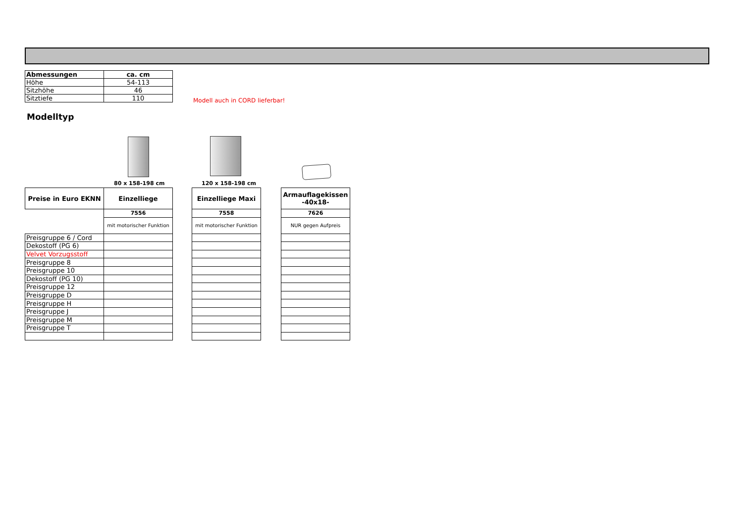| Abmessungen | ca. cm |
| Höhe | 54-113 |
| Sitzhöhe | 46 |
| Sitztiefe | 110 |
Modell auch in CORD lieferbar!
Modelltyp
80 x 158-198 cm 120 x 158-198 cm
| Preise in Euro EKNN | Einzelliege |
| | 7556 |
| | mit motorischer Funktion |
| Preisgruppe 6 / Cord | |
| Dekostoff (PG 6) | |
| Velvet Vorzugsstoff | |
| Preisgruppe 8 | |
| Preisgruppe 10 | |
| Dekostoff (PG 10) | |
| Preisgruppe 12 | |
| Preisgruppe D | |
| Preisgruppe H | |
| Preisgruppe J | |
| Preisgruppe M | |
| Preisgruppe T | |
| Einzelliege Maxi |
| 7558 |
| mit motorischer Funktion |
| Armauflagekissen -40x18- |
| 7626 |
| NUR gegen Aufpreis |